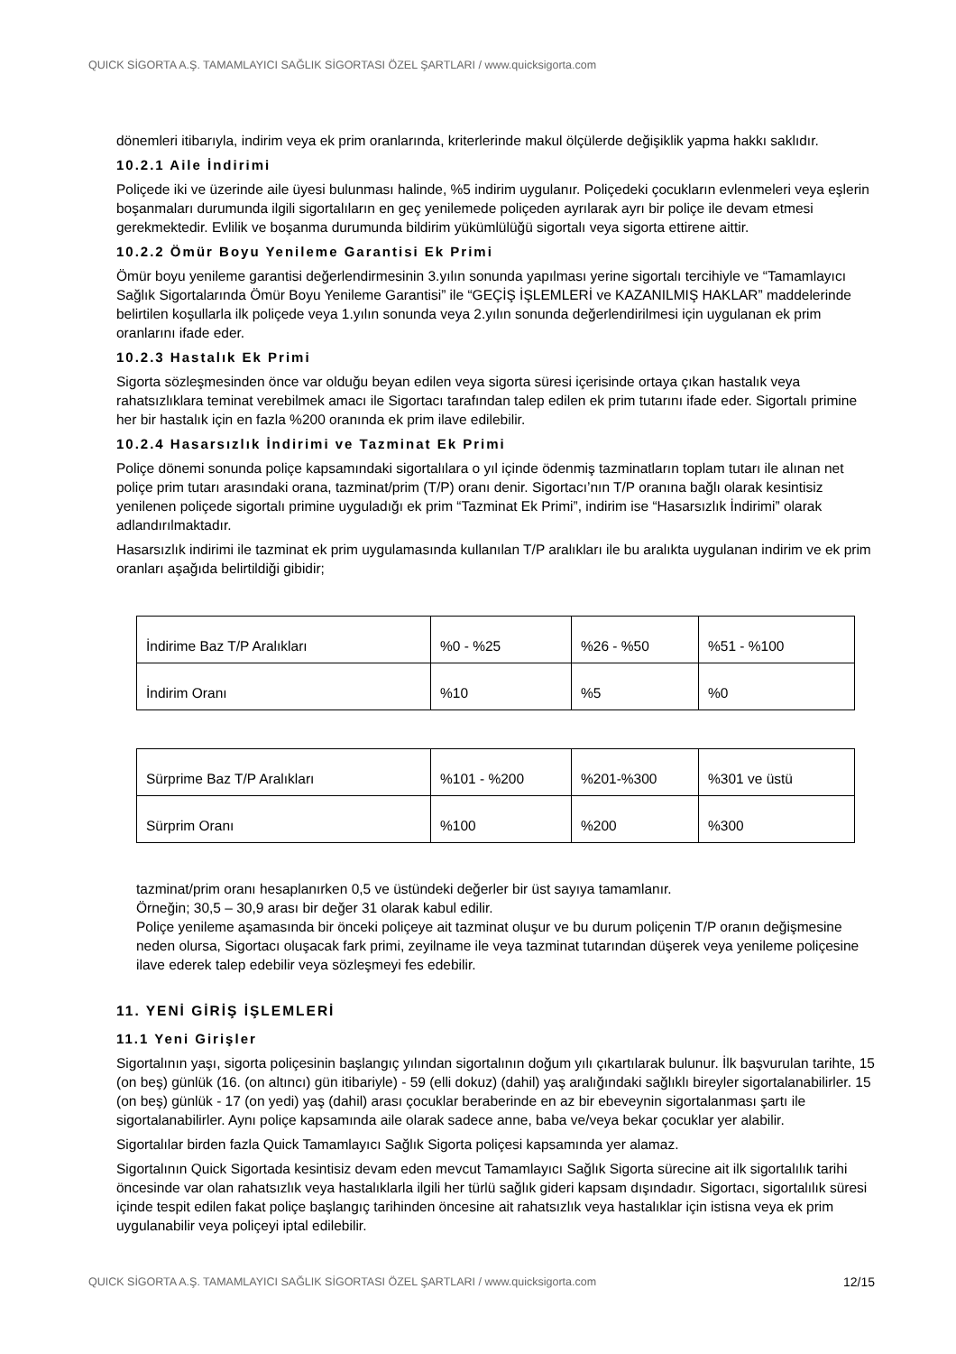QUICK SİGORTA A.Ş. TAMAMLAYICI SAĞLIK SİGORTASI ÖZEL ŞARTLARI / www.quicksigorta.com
dönemleri itibarıyla, indirim veya ek prim oranlarında, kriterlerinde makul ölçülerde değişiklik yapma hakkı saklıdır.
10.2.1 Aile İndirimi
Poliçede iki ve üzerinde aile üyesi bulunması halinde, %5 indirim uygulanır. Poliçedeki çocukların evlenmeleri veya eşlerin boşanmaları durumunda ilgili sigortalıların en geç yenilemede poliçeden ayrılarak ayrı bir poliçe ile devam etmesi gerekmektedir. Evlilik ve boşanma durumunda bildirim yükümlülüğü sigortalı veya sigorta ettirene aittir.
10.2.2 Ömür Boyu Yenileme Garantisi Ek Primi
Ömür boyu yenileme garantisi değerlendirmesinin 3.yılın sonunda yapılması yerine sigortalı tercihiyle ve “Tamamlayıcı Sağlık Sigortalarında Ömür Boyu Yenileme Garantisi” ile “GEÇİŞ İŞLEMLERİ ve KAZANILMIŞ HAKLAR” maddelerinde belirtilen koşullarla ilk poliçede veya 1.yılın sonunda veya 2.yılın sonunda değerlendirilmesi için uygulanan ek prim oranlarını ifade eder.
10.2.3 Hastalık Ek Primi
Sigorta sözleşmesinden önce var olduğu beyan edilen veya sigorta süresi içerisinde ortaya çıkan hastalık veya rahatsızlıklara teminat verebilmek amacı ile Sigortacı tarafından talep edilen ek prim tutarını ifade eder. Sigortalı primine her bir hastalık için en fazla %200 oranında ek prim ilave edilebilir.
10.2.4 Hasarsızlık İndirimi ve Tazminat Ek Primi
Poliçe dönemi sonunda poliçe kapsamındaki sigortalılara o yıl içinde ödenmiş tazminatların toplam tutarı ile alınan net poliçe prim tutarı arasındaki orana, tazminat/prim (T/P) oranı denir. Sigortacı’nın T/P oranına bağlı olarak kesintisiz yenilenen poliçede sigortalı primine uyguladığı ek prim “Tazminat Ek Primi”, indirim ise “Hasarsızlık İndirimi” olarak adlandırılmaktadır.
Hasarsızlık indirimi ile tazminat ek prim uygulamasında kullanılan T/P aralıkları ile bu aralıkta uygulanan indirim ve ek prim oranları aşağıda belirtildiği gibidir;
| İndirime Baz T/P Aralıkları | %0 - %25 | %26 - %50 | %51 - %100 |
| İndirim Oranı | %10 | %5 | %0 |
| Sürprime Baz T/P Aralıkları | %101 - %200 | %201-%300 | %301 ve üstü |
| Sürprim Oranı | %100 | %200 | %300 |
tazminat/prim oranı hesaplanırken 0,5 ve üstündeki değerler bir üst sayıya tamamlanır.
Örneğin; 30,5 – 30,9 arası bir değer 31 olarak kabul edilir.
Poliçe yenileme aşamasında bir önceki poliçeye ait tazminat oluşur ve bu durum poliçenin T/P oranın değişmesine neden olursa, Sigortacı oluşacak fark primi, zeyilname ile veya tazminat tutarından düşerek veya yenileme poliçesine ilave ederek talep edebilir veya sözleşmeyi fes edebilir.
11. YENİ GİRİŞ İŞLEMLERİ
11.1 Yeni Girişler
Sigortalının yaşı, sigorta poliçesinin başlangıç yılından sigortalının doğum yılı çıkartılarak bulunur. İlk başvurulan tarihte, 15 (on beş) günlük (16. (on altıncı) gün itibariyle) - 59 (elli dokuz) (dahil) yaş aralığındaki sağlıklı bireyler sigortalanabilirler. 15 (on beş) günlük - 17 (on yedi) yaş (dahil) arası çocuklar beraberinde en az bir ebeveynin sigortalanması şartı ile sigortalanabilirler. Aynı poliçe kapsamında aile olarak sadece anne, baba ve/veya bekar çocuklar yer alabilir.
Sigortalılar birden fazla Quick Tamamlayıcı Sağlık Sigorta poliçesi kapsamında yer alamaz.
Sigortalının Quick Sigortada kesintisiz devam eden mevcut Tamamlayıcı Sağlık Sigorta sürecine ait ilk sigortalılık tarihi öncesinde var olan rahatsızlık veya hastalıklarla ilgili her türlü sağlık gideri kapsam dışındadır. Sigortacı, sigortalılık süresi içinde tespit edilen fakat poliçe başlangıç tarihinden öncesine ait rahatsızlık veya hastalıklar için istisna veya ek prim uygulanabilir veya poliçeyi iptal edilebilir.
QUICK SİGORTA A.Ş. TAMAMLAYICI SAĞLIK SİGORTASI ÖZEL ŞARTLARI / www.quicksigorta.com 12/15